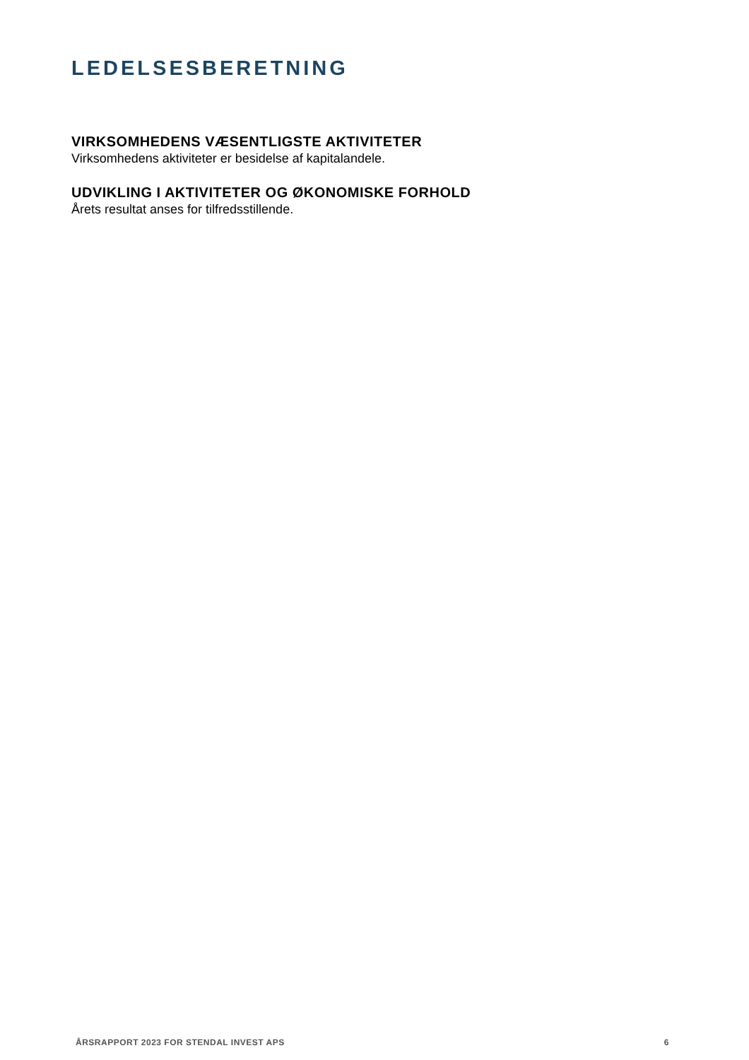LEDELSESBERETNING
VIRKSOMHEDENS VÆSENTLIGSTE AKTIVITETER
Virksomhedens aktiviteter er besidelse af kapitalandele.
UDVIKLING I AKTIVITETER OG ØKONOMISKE FORHOLD
Årets resultat anses for tilfredsstillende.
ÅRSRAPPORT 2023 FOR STENDAL INVEST APS 6